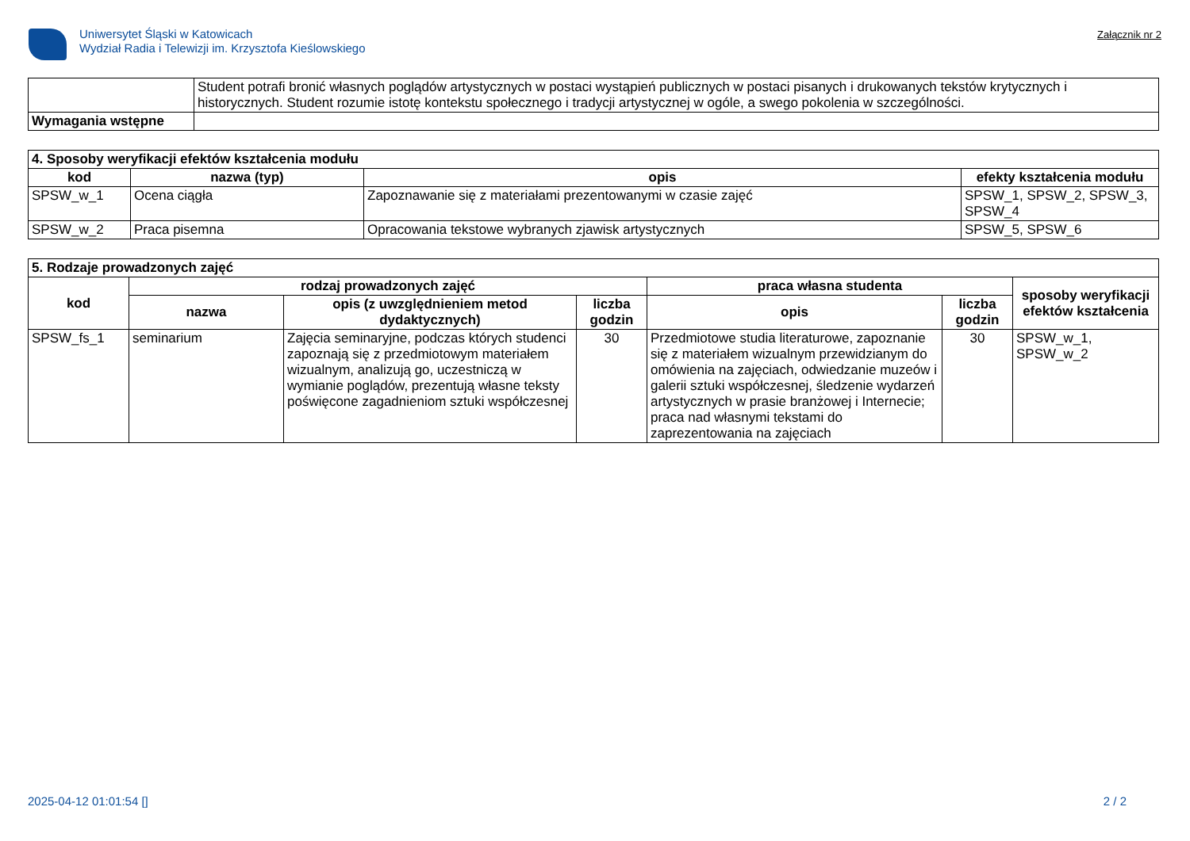Uniwersytet Śląski w Katowicach
Wydział Radia i Telewizji im. Krzysztofa Kieślowskiego
Załącznik nr 2
| | Student potrafi bronić własnych poglądów artystycznych w postaci wystąpień publicznych w postaci pisanych i drukowanych tekstów krytycznych i historycznych. Student rozumie istotę kontekstu społecznego i tradycji artystycznej w ogóle, a swego pokolenia w szczególności. |
| Wymagania wstępne | |
| 4. Sposoby weryfikacji efektów kształcenia modułu | | | |
| --- | --- | --- | --- |
| kod | nazwa (typ) | opis | efekty kształcenia modułu |
| SPSW_w_1 | Ocena ciągła | Zapoznawanie się z materiałami prezentowanymi w czasie zajęć | SPSW_1, SPSW_2, SPSW_3, SPSW_4 |
| SPSW_w_2 | Praca pisemna | Opracowania tekstowe wybranych zjawisk artystycznych | SPSW_5, SPSW_6 |
| 5. Rodzaje prowadzonych zajęć | | | | | | |
| --- | --- | --- | --- | --- | --- | --- |
| kod | rodzaj prowadzonych zajęć | | | praca własna studenta | | sposoby weryfikacji efektów kształcenia |
| | nazwa | opis (z uwzględnieniem metod dydaktycznych) | liczba godzin | opis | liczba godzin | |
| SPSW_fs_1 | seminarium | Zajęcia seminaryjne, podczas których studenci zapoznają się z przedmiotowym materiałem wizualnym, analizują go, uczestniczą w wymianie poglądów, prezentują własne teksty poświęcone zagadnieniom sztuki współczesnej | 30 | Przedmiotowe studia literaturowe, zapoznanie się z materiałem wizualnym przewidzianym do omówienia na zajęciach, odwiedzanie muzeów i galerii sztuki współczesnej, śledzenie wydarzeń artystycznych w prasie branżowej i Internecie; praca nad własnymi tekstami do zaprezentowania na zajęciach | 30 | SPSW_w_1, SPSW_w_2 |
2025-04-12 01:01:54 [] 2 / 2